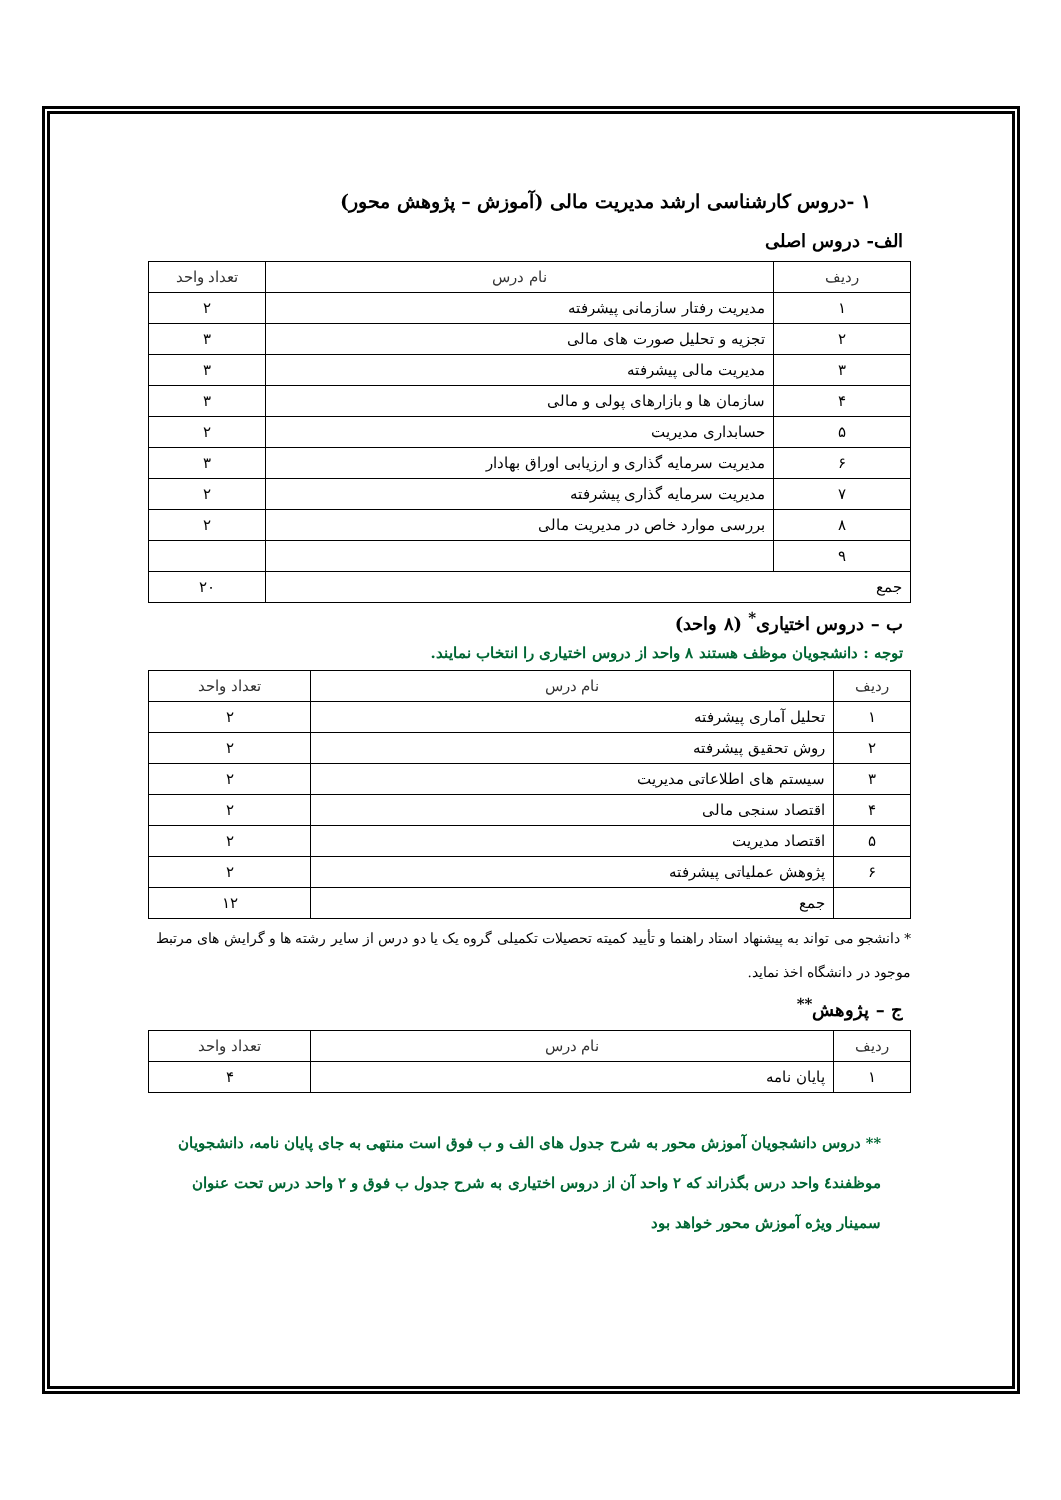۱ -دروس کارشناسی ارشد مدیریت مالی (آموزش – پژوهش محور)
الف- دروس اصلی
| ردیف | نام درس | تعداد واحد |
| --- | --- | --- |
| ۱ | مدیریت رفتار سازمانی پیشرفته | ۲ |
| ۲ | تجزیه و تحلیل صورت های مالی | ۳ |
| ۳ | مدیریت مالی پیشرفته | ۳ |
| ۴ | سازمان ها و بازارهای پولی و مالی | ۳ |
| ۵ | حسابداری مدیریت | ۲ |
| ۶ | مدیریت سرمایه گذاری و ارزیابی اوراق بهادار | ۳ |
| ۷ | مدیریت سرمایه گذاری پیشرفته | ۲ |
| ۸ | بررسی موارد خاص در مدیریت مالی | ۲ |
| ۹ | | |
| جمع | | ۲۰ |
ب – دروس اختیاری<sup>*</sup> (۸ واحد)
توجه : دانشجویان موظف هستند ۸ واحد از دروس اختیاری را انتخاب نمایند.
| ردیف | نام درس | تعداد واحد |
| --- | --- | --- |
| ۱ | تحلیل آماری پیشرفته | ۲ |
| ۲ | روش تحقیق پیشرفته | ۲ |
| ۳ | سیستم های اطلاعاتی مدیریت | ۲ |
| ۴ | اقتصاد سنجی مالی | ۲ |
| ۵ | اقتصاد مدیریت | ۲ |
| ۶ | پژوهش عملیاتی پیشرفته | ۲ |
| | جمع | ۱۲ |
* دانشجو می تواند به پیشنهاد استاد راهنما و تأیید کمیته تحصیلات تکمیلی گروه یک یا دو درس از سایر رشته ها و گرایش های مرتبط موجود در دانشگاه اخذ نماید.
ج – پژوهش<sup>**</sup>
| ردیف | نام درس | تعداد واحد |
| --- | --- | --- |
| ۱ | پایان نامه | ۴ |
** دروس دانشجویان آموزش محور به شرح جدول های الف و ب فوق است منتهی به جای پایان نامه، دانشجویان موظفند٤ واحد درس بگذراند که ۲ واحد آن از دروس اختیاری به شرح جدول ب فوق و ۲ واحد درس تحت عنوان سمینار ویژه آموزش محور خواهد بود